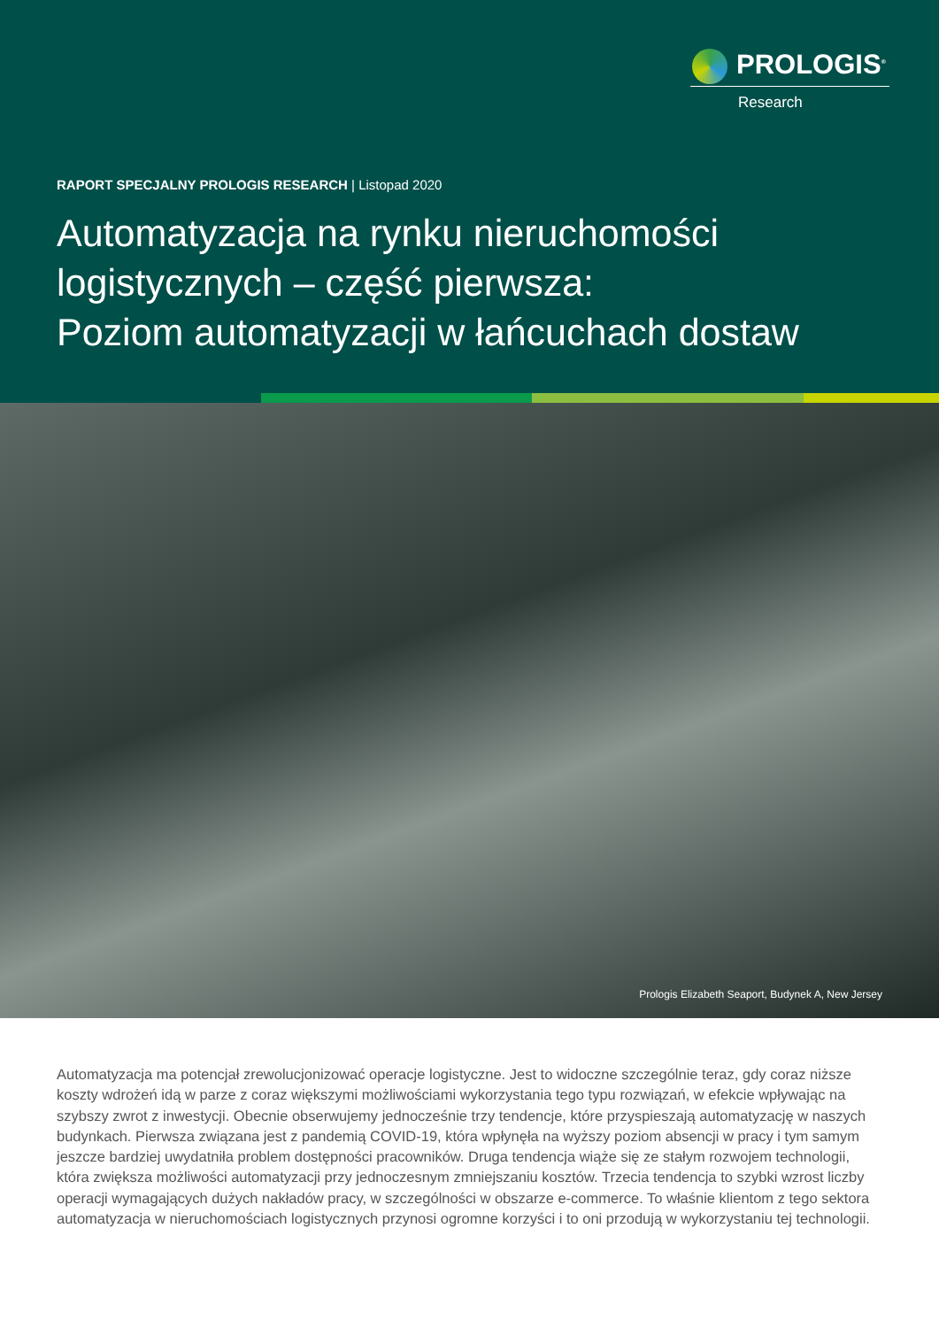PROLOGIS<sup>®</sup>
Research
RAPORT SPECJALNY PROLOGIS RESEARCH | Listopad 2020
Automatyzacja na rynku nieruchomości logistycznych – część pierwsza:
Poziom automatyzacji w łańcuchach dostaw
Prologis Elizabeth Seaport, Budynek A, New Jersey
Automatyzacja ma potencjał zrewolucjonizować operacje logistyczne. Jest to widoczne szczególnie teraz, gdy coraz niższe koszty wdrożeń idą w parze z coraz większymi możliwościami wykorzystania tego typu rozwiązań, w efekcie wpływając na szybszy zwrot z inwestycji. Obecnie obserwujemy jednocześnie trzy tendencje, które przyspieszają automatyzację w naszych budynkach. Pierwsza związana jest z pandemią COVID-19, która wpłynęła na wyższy poziom absencji w pracy i tym samym jeszcze bardziej uwydatniła problem dostępności pracowników. Druga tendencja wiąże się ze stałym rozwojem technologii, która zwiększa możliwości automatyzacji przy jednoczesnym zmniejszaniu kosztów. Trzecia tendencja to szybki wzrost liczby operacji wymagających dużych nakładów pracy, w szczególności w obszarze e-commerce. To właśnie klientom z tego sektora automatyzacja w nieruchomościach logistycznych przynosi ogromne korzyści i to oni przodują w wykorzystaniu tej technologii.